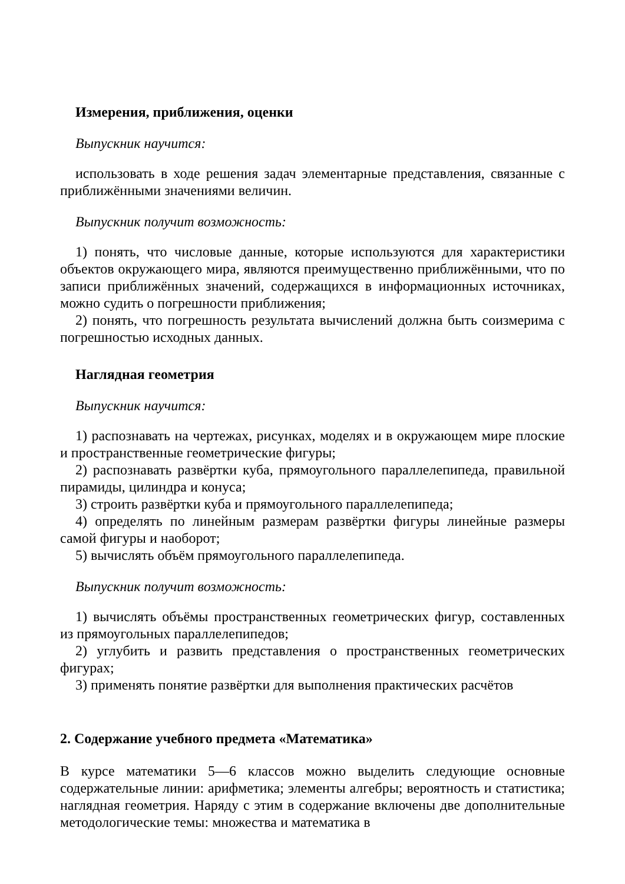Измерения, приближения, оценки
Выпускник научится:
использовать в ходе решения задач элементарные представления, связанные с приближёнными значениями величин.
Выпускник получит возможность:
1) понять, что числовые данные, которые используются для характеристики объектов окружающего мира, являются преимущественно приближёнными, что по записи приближённых значений, содержащихся в информационных источниках, можно судить о погрешности приближения;
2) понять, что погрешность результата вычислений должна быть соизмерима с погрешностью исходных данных.
Наглядная геометрия
Выпускник научится:
1) распознавать на чертежах, рисунках, моделях и в окружающем мире плоские и пространственные геометрические фигуры;
2) распознавать развёртки куба, прямоугольного параллелепипеда, правильной пирамиды, цилиндра и конуса;
3) строить развёртки куба и прямоугольного параллелепипеда;
4) определять по линейным размерам развёртки фигуры линейные размеры самой фигуры и наоборот;
5) вычислять объём прямоугольного параллелепипеда.
Выпускник получит возможность:
1) вычислять объёмы пространственных геометрических фигур, составленных из прямоугольных параллелепипедов;
2) углубить и развить представления о пространственных геометрических фигурах;
3) применять понятие развёртки для выполнения практических расчётов
2. Содержание учебного предмета «Математика»
В курсе математики 5—6 классов можно выделить следующие основные содержательные линии: арифметика; элементы алгебры; вероятность и статистика; наглядная геометрия. Наряду с этим в содержание включены две дополнительные методологические темы: множества и математика в